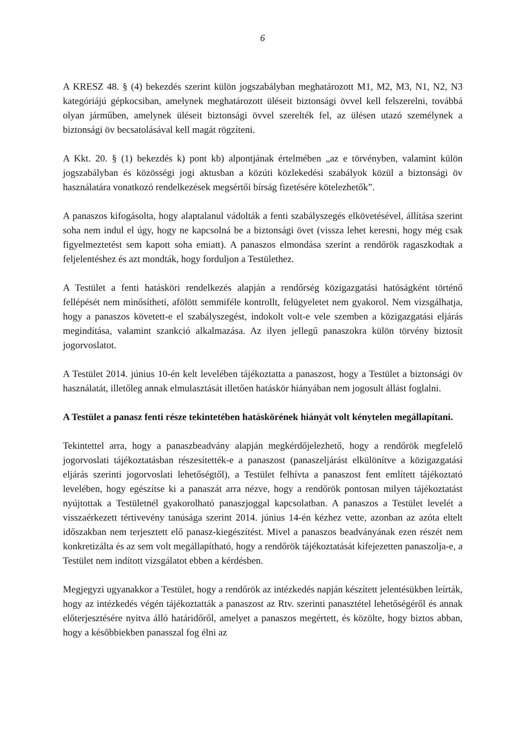6
A KRESZ 48. § (4) bekezdés szerint külön jogszabályban meghatározott M1, M2, M3, N1, N2, N3 kategóriájú gépkocsiban, amelynek meghatározott üléseit biztonsági övvel kell felszerelni, továbbá olyan járműben, amelynek üléseit biztonsági övvel szerelték fel, az ülésen utazó személynek a biztonsági öv becsatolásával kell magát rögzíteni.
A Kkt. 20. § (1) bekezdés k) pont kb) alpontjának értelmében „az e törvényben, valamint külön jogszabályban és közösségi jogi aktusban a közúti közlekedési szabályok közül a biztonsági öv használatára vonatkozó rendelkezések megsértői bírság fizetésére kötelezhetők”.
A panaszos kifogásolta, hogy alaptalanul vádolták a fenti szabályszegés elkövetésével, állítása szerint soha nem indul el úgy, hogy ne kapcsolná be a biztonsági övet (vissza lehet keresni, hogy még csak figyelmeztetést sem kapott soha emiatt). A panaszos elmondása szerint a rendőrök ragaszkodtak a feljelentéshez és azt mondták, hogy forduljon a Testülethez.
A Testület a fenti hatásköri rendelkezés alapján a rendőrség közigazgatási hatóságként történő fellépését nem minősítheti, afölött semmiféle kontrollt, felügyeletet nem gyakorol. Nem vizsgálhatja, hogy a panaszos követett-e el szabályszegést, indokolt volt-e vele szemben a közigazgatási eljárás megindítása, valamint szankció alkalmazása. Az ilyen jellegű panaszokra külön törvény biztosít jogorvoslatot.
A Testület 2014. június 10-én kelt levelében tájékoztatta a panaszost, hogy a Testület a biztonsági öv használatát, illetőleg annak elmulasztását illetően hatáskör hiányában nem jogosult állást foglalni.
A Testület a panasz fenti része tekintetében hatáskörének hiányát volt kénytelen megállapítani.
Tekintettel arra, hogy a panaszbeadvány alapján megkérdőjelezhető, hogy a rendőrök megfelelő jogorvoslati tájékoztatásban részesítették-e a panaszost (panaszeljárást elkülönítve a közigazgatási eljárás szerinti jogorvoslati lehetőségtől), a Testület felhívta a panaszost fent említett tájékoztató levelében, hogy egészítse ki a panaszát arra nézve, hogy a rendőrök pontosan milyen tájékoztatást nyújtottak a Testületnél gyakorolható panaszjoggal kapcsolatban. A panaszos a Testület levelét a visszaérkezett tértivevény tanúsága szerint 2014. június 14-én kézhez vette, azonban az azóta eltelt időszakban nem terjesztett elő panasz-kiegészítést. Mivel a panaszos beadványának ezen részét nem konkretizálta és az sem volt megállapítható, hogy a rendőrök tájékoztatását kifejezetten panaszolja-e, a Testület nem indított vizsgálatot ebben a kérdésben.
Megjegyzi ugyanakkor a Testület, hogy a rendőrök az intézkedés napján készített jelentésükben leírták, hogy az intézkedés végén tájékoztatták a panaszost az Rtv. szerinti panasztétel lehetőségéről és annak előterjesztésére nyitva álló határidőről, amelyet a panaszos megértett, és közölte, hogy biztos abban, hogy a későbbiekben panasszal fog élni az